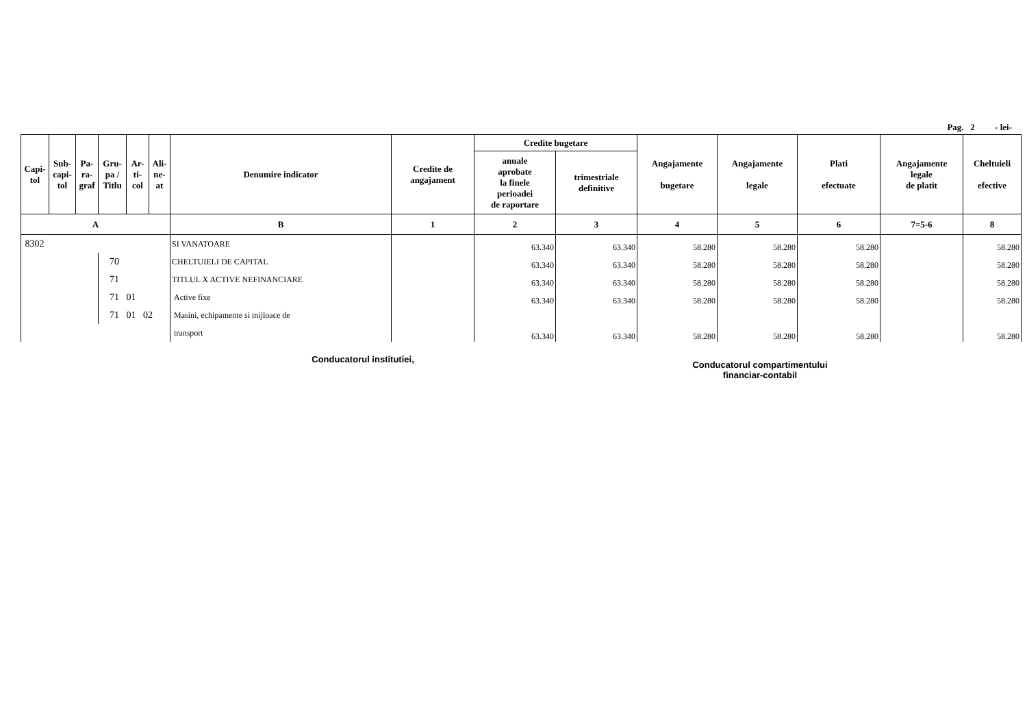Pag. 2 - lei-
| Capi- tol | Sub- capi- tol | Pa- ra- graf | Gru- pa / Titlu | Ar- ti- col | Ali- ne- at | Denumire indicator | Credite de angajament | Credite bugetare | | Angajamente bugetare | Angajamente legale | Plati efectuate | Angajamente legale de platit | Cheltuieli efective |
| --- | --- | --- | --- | --- | --- | --- | --- | --- | --- | --- | --- | --- | --- | --- |
| | | | | | | | | anuale aprobate la finele perioadei de raportare | trimestriale definitive | | | | | |
| A | | | | | | B | 1 | 2 | 3 | 4 | 5 | 6 | 7=5-6 | 8 |
| 8302 | | | | | | SI VANATOARE | | 63.340 | 63.340 | 58.280 | 58.280 | 58.280 | | 58.280 |
| | | | 70 | | | CHELTUIELI DE CAPITAL | | 63.340 | 63.340 | 58.280 | 58.280 | 58.280 | | 58.280 |
| | | | 71 | | | TITLUL X ACTIVE NEFINANCIARE | | 63.340 | 63.340 | 58.280 | 58.280 | 58.280 | | 58.280 |
| | | | 71 01 | | | Active fixe | | 63.340 | 63.340 | 58.280 | 58.280 | 58.280 | | 58.280 |
| | | | 71 01 02 | | | Masini, echipamente si mijloace de | | | | | | | | |
| | | | | | | transport | | 63.340 | 63.340 | 58.280 | 58.280 | 58.280 | | 58.280 |
Conducatorul institutiei,
Conducatorul compartimentului
financiar-contabil